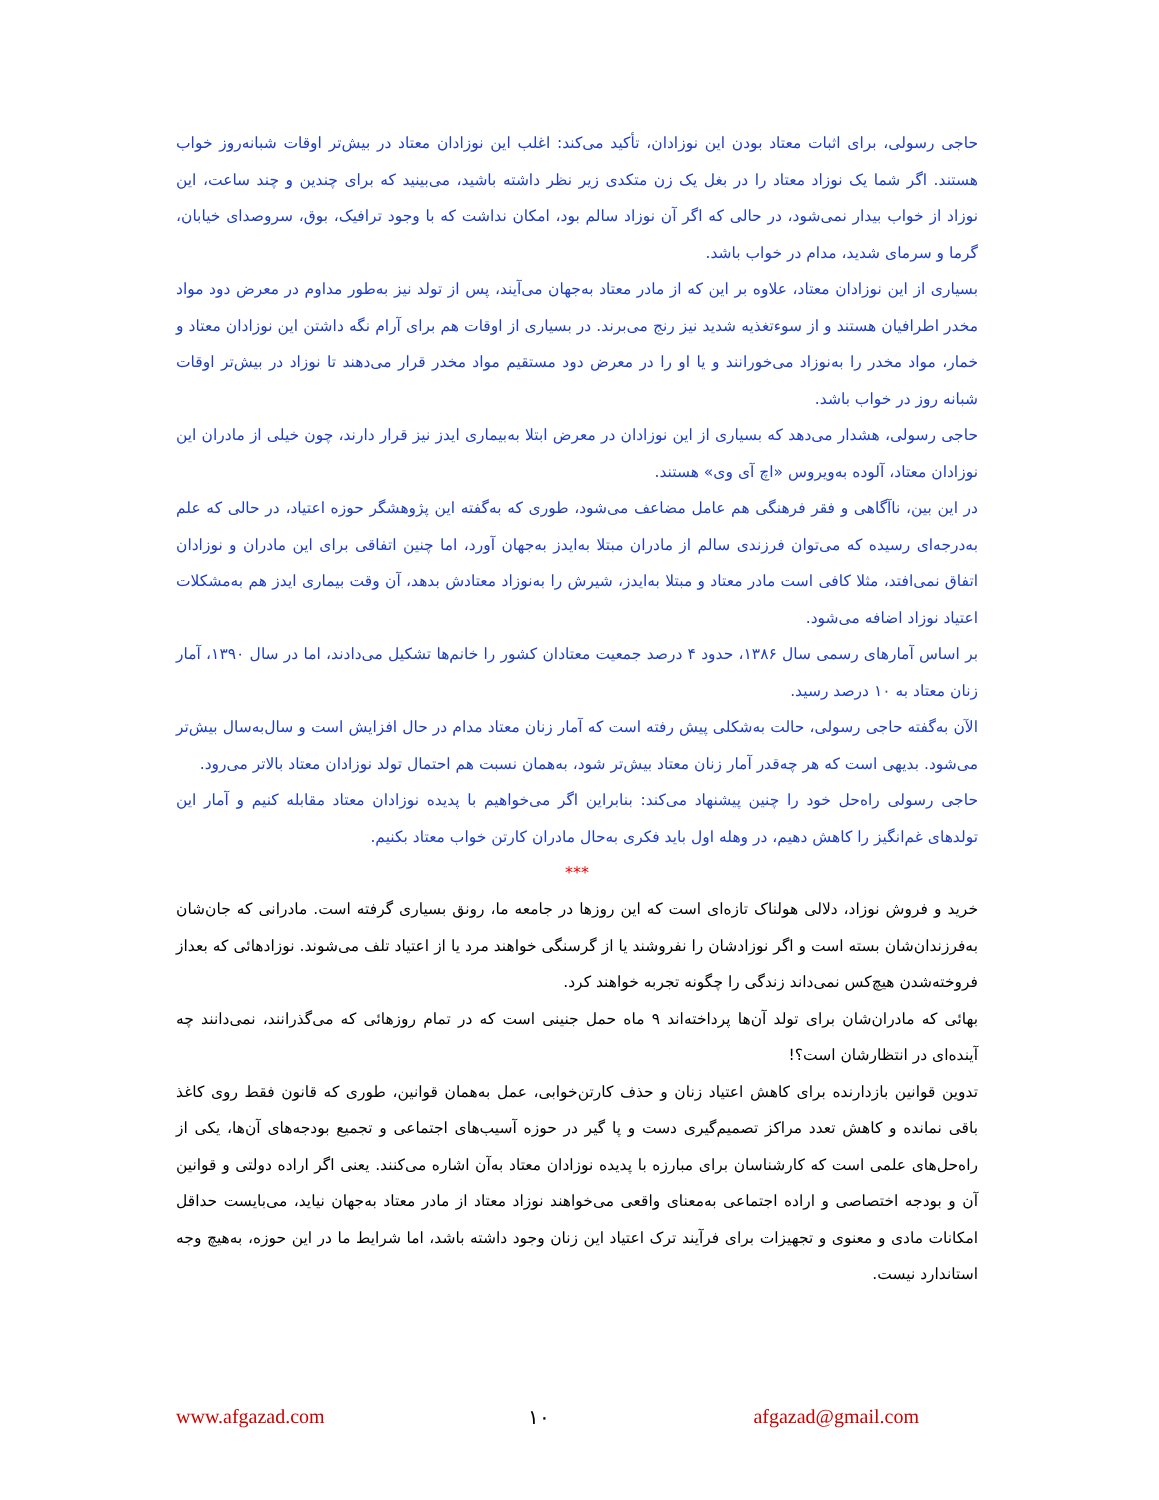حاجی رسولی، برای اثبات معتاد بودن این نوزادان، تأکید می‌کند: اغلب این نوزادان معتاد در بیش‌تر اوقات شبانه‌روز خواب هستند. اگر شما یک نوزاد معتاد را در بغل یک زن متکدی زیر نظر داشته باشید، می‌بینید که برای چندین و چند ساعت، این نوزاد از خواب بیدار نمی‌شود، در حالی که اگر آن نوزاد سالم بود، امکان نداشت که با وجود ترافیک، بوق، سروصدای خیابان، گرما و سرمای شدید، مدام در خواب باشد.
بسیاری از این نوزادان معتاد، علاوه بر این که از مادر معتاد به‌جهان می‌آیند، پس از تولد نیز به‌طور مداوم در معرض دود مواد مخدر اطرافیان هستند و از سوءتغذیه شدید نیز رنج می‌برند. در بسیاری از اوقات هم برای آرام نگه داشتن این نوزادان معتاد و خمار، مواد مخدر را به‌نوزاد می‌خورانند و یا او را در معرض دود مستقیم مواد مخدر قرار می‌دهند تا نوزاد در بیش‌تر اوقات شبانه روز در خواب باشد.
حاجی رسولی، هشدار می‌دهد که بسیاری از این نوزادان در معرض ابتلا به‌بیماری ایدز نیز قرار دارند، چون خیلی از مادران این نوزادان معتاد، آلوده به‌ویروس «اچ آی وی» هستند.
در این بین، ناآگاهی و فقر فرهنگی هم عامل مضاعف می‌شود، طوری که به‌گفته این پژوهشگر حوزه اعتیاد، در حالی که علم به‌درجه‌ای رسیده که می‌توان فرزندی سالم از مادران مبتلا به‌ایدز به‌جهان آورد، اما چنین اتفاقی برای این مادران و نوزادان اتفاق نمی‌افتد، مثلا کافی است مادر معتاد و مبتلا به‌ایدز، شیرش را به‌نوزاد معتادش بدهد، آن وقت بیماری ایدز هم به‌مشکلات اعتیاد نوزاد اضافه می‌شود.
بر اساس آمارهای رسمی سال ۱۳۸۶، حدود ۴ درصد جمعیت معتادان کشور را خانم‌ها تشکیل می‌دادند، اما در سال ۱۳۹۰، آمار زنان معتاد به ۱۰ درصد رسید.
الآن به‌گفته حاجی رسولی، حالت به‌شکلی پیش رفته است که آمار زنان معتاد مدام در حال افزایش است و سال‌به‌سال بیش‌تر می‌شود. بدیهی است که هر چه‌قدر آمار زنان معتاد بیش‌تر شود، به‌همان نسبت هم احتمال تولد نوزادان معتاد بالاتر می‌رود.
حاجی رسولی راه‌حل خود را چنین پیشنهاد می‌کند: بنابراین اگر می‌خواهیم با پدیده نوزادان معتاد مقابله کنیم و آمار این تولدهای غم‌انگیز را کاهش دهیم، در وهله اول باید فکری به‌حال مادران کارتن خواب معتاد بکنیم.
***
خرید و فروش نوزاد، دلالی هولناک تازه‌ای است که این روزها در جامعه ما، رونق بسیاری گرفته است. مادرانی که جان‌شان به‌فرزندان‌شان بسته است و اگر نوزادشان را نفروشند یا از گرسنگی خواهند مرد یا از اعتیاد تلف می‌شوند. نوزادهائی که بعداز فروخته‌شدن هیچ‌کس نمی‌داند زندگی را چگونه تجربه خواهند کرد.
بهائی که مادران‌شان برای تولد آن‌ها پرداخته‌اند ۹ ماه حمل جنینی است که در تمام روزهائی که می‌گذرانند، نمی‌دانند چه آینده‌ای در انتظارشان است؟!
تدوین قوانین بازدارنده برای کاهش اعتیاد زنان و حذف کارتن‌خوابی، عمل به‌همان قوانین، طوری که قانون فقط روی کاغذ باقی نمانده و کاهش تعدد مراکز تصمیم‌گیری دست و پا گیر در حوزه آسیب‌های اجتماعی و تجمیع بودجه‌های آن‌ها، یکی از راه‌حل‌های علمی است که کارشناسان برای مبارزه با پدیده نوزادان معتاد به‌آن اشاره می‌کنند. یعنی اگر اراده دولتی و قوانین آن و بودجه اختصاصی و اراده اجتماعی به‌معنای واقعی می‌خواهند نوزاد معتاد از مادر معتاد به‌جهان نیاید، می‌بایست حداقل امکانات مادی و معنوی و تجهیزات برای فرآیند ترک اعتیاد این زنان وجود داشته باشد، اما شرایط ما در این حوزه، به‌هیچ وجه استاندارد نیست.
www.afgazad.com ۱۰ afgazad@gmail.com